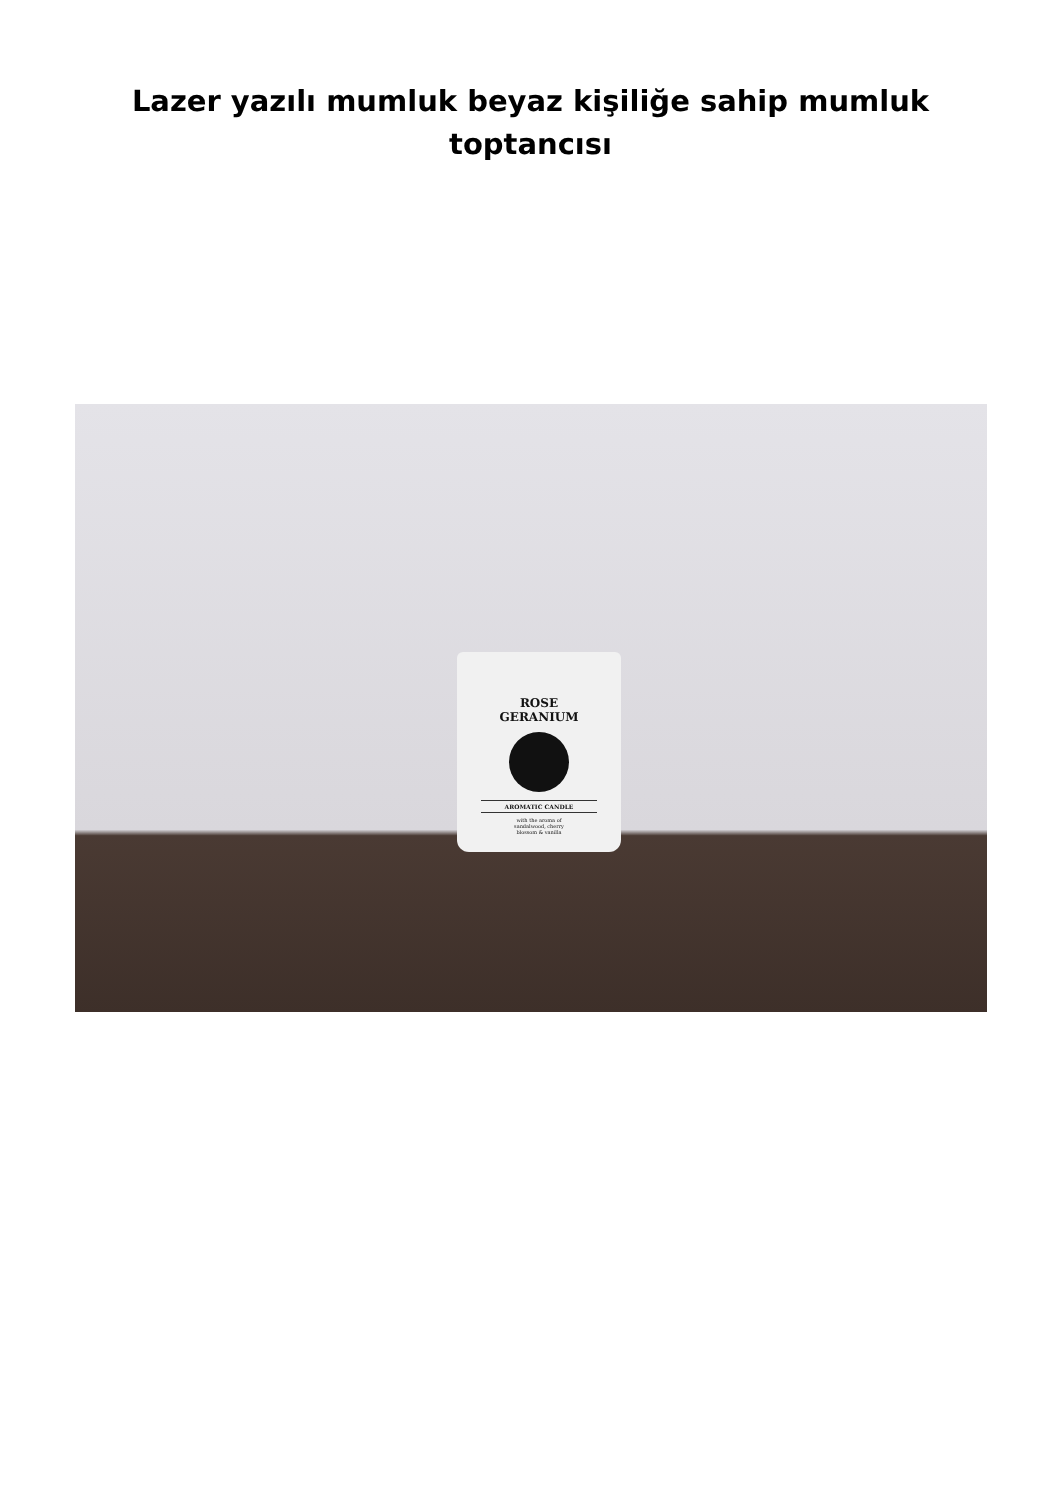Lazer yazılı mumluk beyaz kişiliğe sahip mumluk toptancısı
ROSE
GERANIUM
AROMATIC CANDLE
with the aroma of
sandalwood, cherry
blossom & vanilla